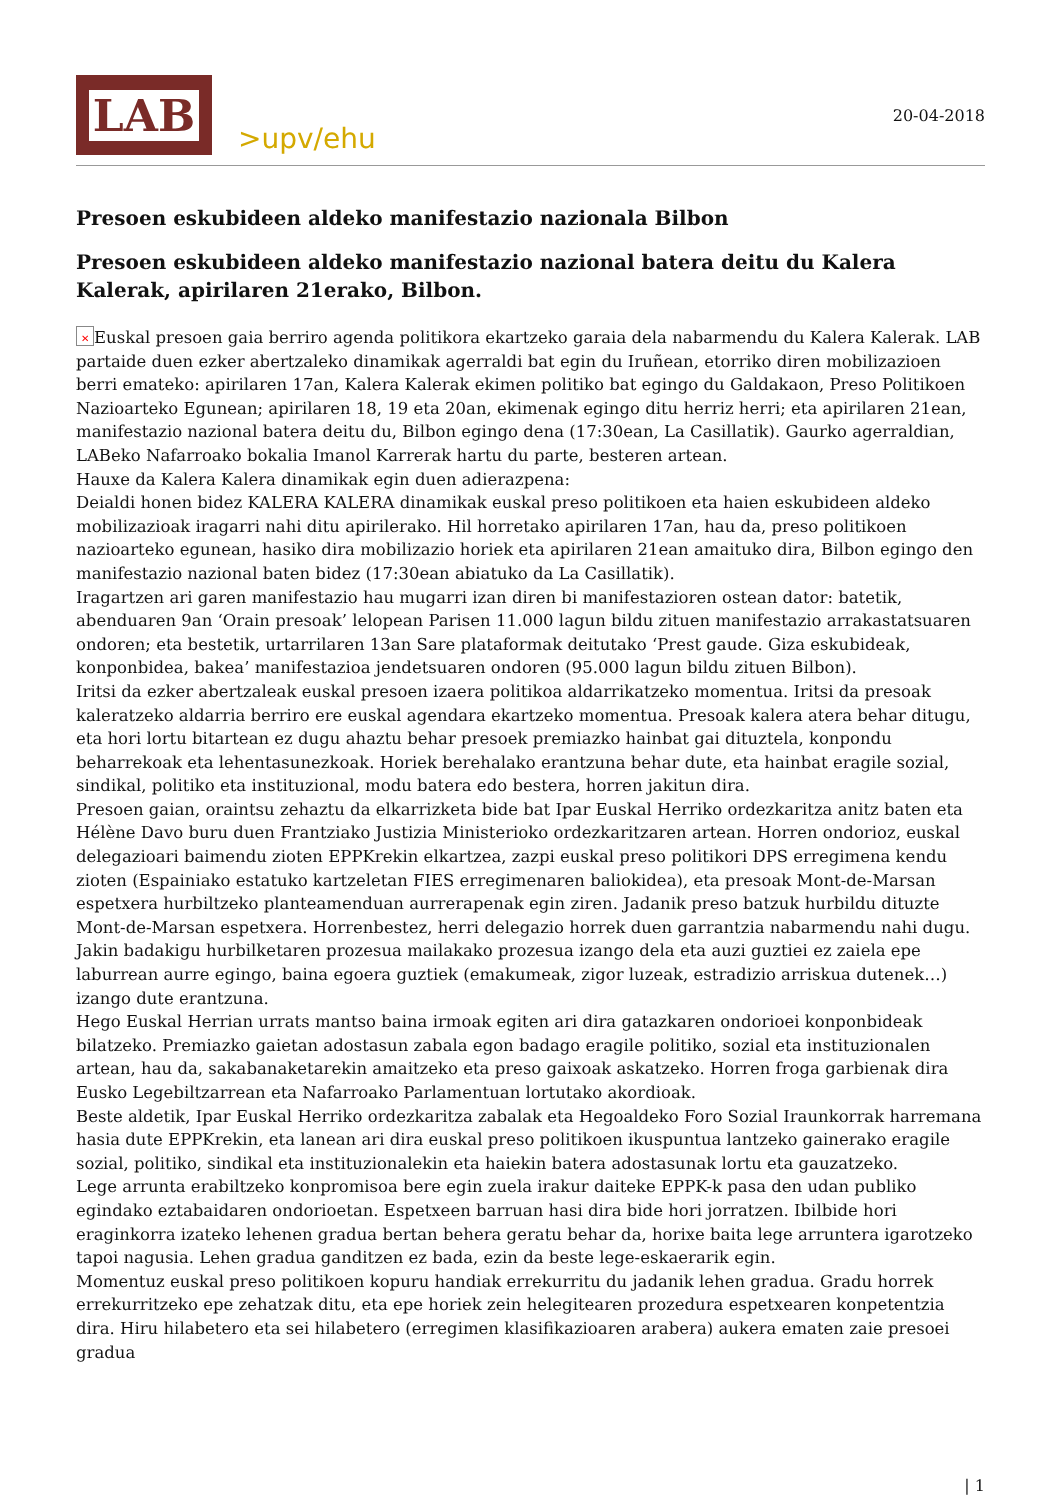LAB
>upv/ehu
20-04-2018
Presoen eskubideen aldeko manifestazio nazionala Bilbon
Presoen eskubideen aldeko manifestazio nazional batera deitu du Kalera Kalerak, apirilaren 21erako, Bilbon.
✕ Euskal presoen gaia berriro agenda politikora ekartzeko garaia dela nabarmendu du Kalera Kalerak. LAB partaide duen ezker abertzaleko dinamikak agerraldi bat egin du Iruñean, etorriko diren mobilizazioen berri emateko: apirilaren 17an, Kalera Kalerak ekimen politiko bat egingo du Galdakaon, Preso Politikoen Nazioarteko Egunean; apirilaren 18, 19 eta 20an, ekimenak egingo ditu herriz herri; eta apirilaren 21ean, manifestazio nazional batera deitu du, Bilbon egingo dena (17:30ean, La Casillatik). Gaurko agerraldian, LABeko Nafarroako bokalia Imanol Karrerak hartu du parte, besteren artean.
Hauxe da Kalera Kalera dinamikak egin duen adierazpena:
Deialdi honen bidez KALERA KALERA dinamikak euskal preso politikoen eta haien eskubideen aldeko mobilizazioak iragarri nahi ditu apirilerako. Hil horretako apirilaren 17an, hau da, preso politikoen nazioarteko egunean, hasiko dira mobilizazio horiek eta apirilaren 21ean amaituko dira, Bilbon egingo den manifestazio nazional baten bidez (17:30ean abiatuko da La Casillatik).
Iragartzen ari garen manifestazio hau mugarri izan diren bi manifestazioren ostean dator: batetik, abenduaren 9an ‘Orain presoak’ lelopean Parisen 11.000 lagun bildu zituen manifestazio arrakastatsuaren ondoren; eta bestetik, urtarrilaren 13an Sare plataformak deitutako ‘Prest gaude. Giza eskubideak, konponbidea, bakea’ manifestazioa jendetsuaren ondoren (95.000 lagun bildu zituen Bilbon).
Iritsi da ezker abertzaleak euskal presoen izaera politikoa aldarrikatzeko momentua. Iritsi da presoak kaleratzeko aldarria berriro ere euskal agendara ekartzeko momentua. Presoak kalera atera behar ditugu, eta hori lortu bitartean ez dugu ahaztu behar presoek premiazko hainbat gai dituztela, konpondu beharrekoak eta lehentasunezkoak. Horiek berehalako erantzuna behar dute, eta hainbat eragile sozial, sindikal, politiko eta instituzional, modu batera edo bestera, horren jakitun dira.
Presoen gaian, oraintsu zehaztu da elkarrizketa bide bat Ipar Euskal Herriko ordezkaritza anitz baten eta Hélène Davo buru duen Frantziako Justizia Ministerioko ordezkaritzaren artean. Horren ondorioz, euskal delegazioari baimendu zioten EPPKrekin elkartzea, zazpi euskal preso politikori DPS erregimena kendu zioten (Espainiako estatuko kartzeletan FIES erregimenaren baliokidea), eta presoak Mont-de-Marsan espetxera hurbiltzeko planteamenduan aurrerapenak egin ziren. Jadanik preso batzuk hurbildu dituzte Mont-de-Marsan espetxera. Horrenbestez, herri delegazio horrek duen garrantzia nabarmendu nahi dugu.
Jakin badakigu hurbilketaren prozesua mailakako prozesua izango dela eta auzi guztiei ez zaiela epe laburrean aurre egingo, baina egoera guztiek (emakumeak, zigor luzeak, estradizio arriskua dutenek…) izango dute erantzuna.
Hego Euskal Herrian urrats mantso baina irmoak egiten ari dira gatazkaren ondorioei konponbideak bilatzeko. Premiazko gaietan adostasun zabala egon badago eragile politiko, sozial eta instituzionalen artean, hau da, sakabanaketarekin amaitzeko eta preso gaixoak askatzeko. Horren froga garbienak dira Eusko Legebiltzarrean eta Nafarroako Parlamentuan lortutako akordioak.
Beste aldetik, Ipar Euskal Herriko ordezkaritza zabalak eta Hegoaldeko Foro Sozial Iraunkorrak harremana hasia dute EPPKrekin, eta lanean ari dira euskal preso politikoen ikuspuntua lantzeko gainerako eragile sozial, politiko, sindikal eta instituzionalekin eta haiekin batera adostasunak lortu eta gauzatzeko.
Lege arrunta erabiltzeko konpromisoa bere egin zuela irakur daiteke EPPK-k pasa den udan publiko egindako eztabaidaren ondorioetan. Espetxeen barruan hasi dira bide hori jorratzen. Ibilbide hori eraginkorra izateko lehenen gradua bertan behera geratu behar da, horixe baita lege arruntera igarotzeko tapoi nagusia. Lehen gradua ganditzen ez bada, ezin da beste lege-eskaerarik egin.
Momentuz euskal preso politikoen kopuru handiak errekurritu du jadanik lehen gradua. Gradu horrek errekurritzeko epe zehatzak ditu, eta epe horiek zein helegitearen prozedura espetxearen konpetentzia dira. Hiru hilabetero eta sei hilabetero (erregimen klasifikazioaren arabera) aukera ematen zaie presoei gradua
| 1